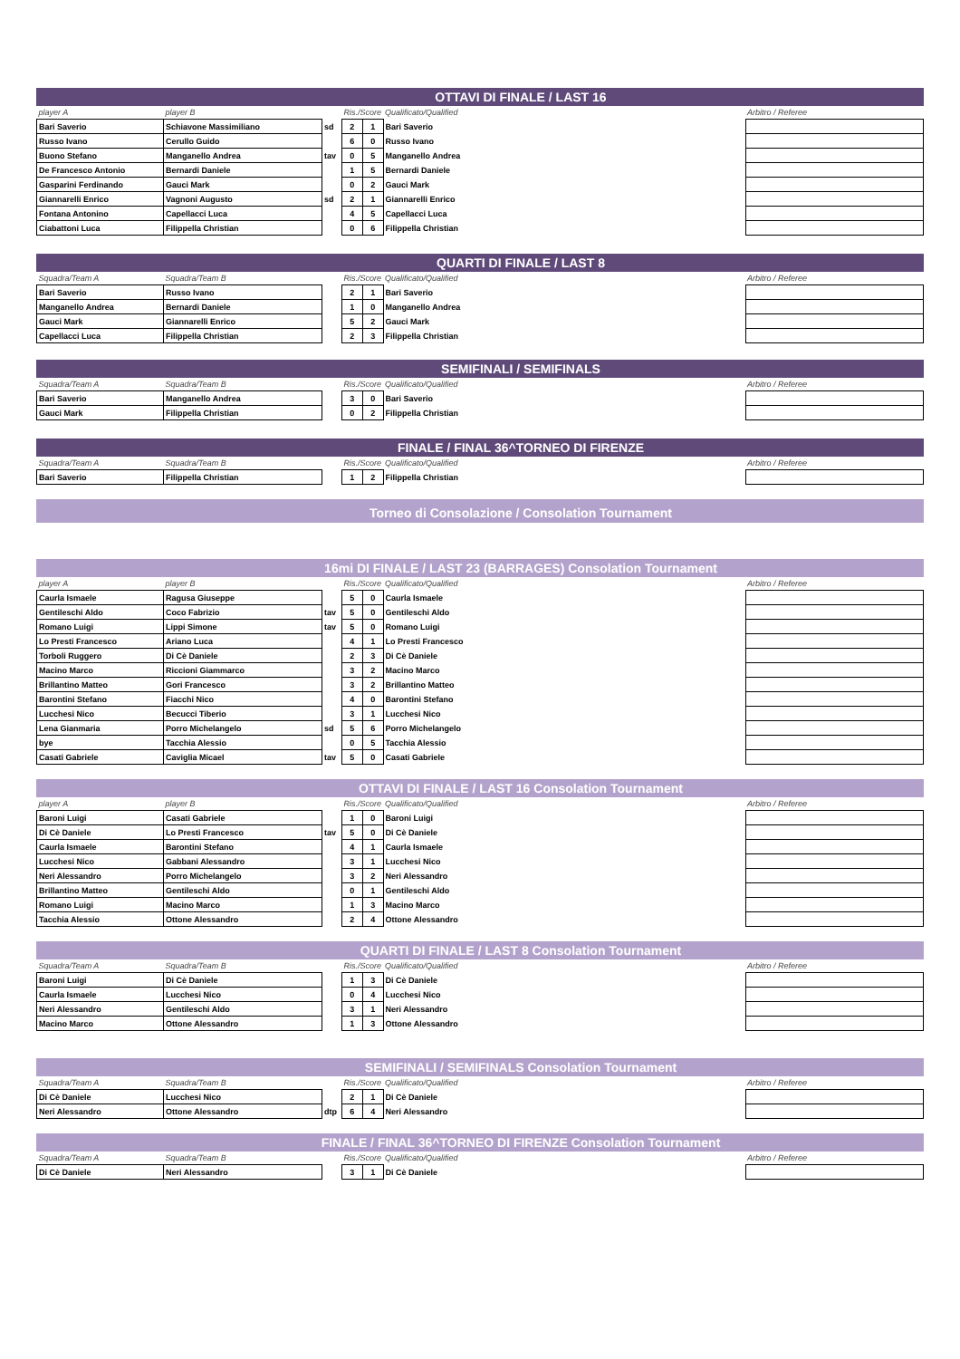OTTAVI DI FINALE / LAST 16
| player A | player B | | Ris./Score | | Qualificato/Qualified | Arbitro / Referee |
| Bari Saverio | Schiavone Massimiliano | sd | 2 | 1 | Bari Saverio | |
| Russo Ivano | Cerullo Guido | | 6 | 0 | Russo Ivano | |
| Buono Stefano | Manganello Andrea | tav | 0 | 5 | Manganello Andrea | |
| De Francesco Antonio | Bernardi Daniele | | 1 | 5 | Bernardi Daniele | |
| Gasparini Ferdinando | Gauci Mark | | 0 | 2 | Gauci Mark | |
| Giannarelli Enrico | Vagnoni Augusto | sd | 2 | 1 | Giannarelli Enrico | |
| Fontana Antonino | Capellacci Luca | | 4 | 5 | Capellacci Luca | |
| Ciabattoni Luca | Filippella Christian | | 0 | 6 | Filippella Christian | |
QUARTI DI FINALE / LAST 8
| Squadra/Team A | Squadra/Team B | | Ris./Score | | Qualificato/Qualified | Arbitro / Referee |
| Bari Saverio | Russo Ivano | | 2 | 1 | Bari Saverio | |
| Manganello Andrea | Bernardi Daniele | | 1 | 0 | Manganello Andrea | |
| Gauci Mark | Giannarelli Enrico | | 5 | 2 | Gauci Mark | |
| Capellacci Luca | Filippella Christian | | 2 | 3 | Filippella Christian | |
SEMIFINALI / SEMIFINALS
| Squadra/Team A | Squadra/Team B | | Ris./Score | | Qualificato/Qualified | Arbitro / Referee |
| Bari Saverio | Manganello Andrea | | 3 | 0 | Bari Saverio | |
| Gauci Mark | Filippella Christian | | 0 | 2 | Filippella Christian | |
FINALE / FINAL 36^TORNEO DI FIRENZE
| Squadra/Team A | Squadra/Team B | | Ris./Score | | Qualificato/Qualified | Arbitro / Referee |
| Bari Saverio | Filippella Christian | | 1 | 2 | Filippella Christian | |
Torneo di Consolazione / Consolation Tournament
16mi DI FINALE / LAST 23 (BARRAGES) Consolation Tournament
| player A | player B | | Ris./Score | | Qualificato/Qualified | Arbitro / Referee |
| Caurla Ismaele | Ragusa Giuseppe | | 5 | 0 | Caurla Ismaele | |
| Gentileschi Aldo | Coco Fabrizio | tav | 5 | 0 | Gentileschi Aldo | |
| Romano Luigi | Lippi Simone | tav | 5 | 0 | Romano Luigi | |
| Lo Presti Francesco | Ariano Luca | | 4 | 1 | Lo Presti Francesco | |
| Torboli Ruggero | Di Cè Daniele | | 2 | 3 | Di Cè Daniele | |
| Macino Marco | Riccioni Giammarco | | 3 | 2 | Macino Marco | |
| Brillantino Matteo | Gori Francesco | | 3 | 2 | Brillantino Matteo | |
| Barontini Stefano | Fiacchi Nico | | 4 | 0 | Barontini Stefano | |
| Lucchesi Nico | Becucci Tiberio | | 3 | 1 | Lucchesi Nico | |
| Lena Gianmaria | Porro Michelangelo | sd | 5 | 6 | Porro Michelangelo | |
| bye | Tacchia Alessio | | 0 | 5 | Tacchia Alessio | |
| Casati Gabriele | Caviglia Micael | tav | 5 | 0 | Casati Gabriele | |
OTTAVI DI FINALE / LAST 16 Consolation Tournament
| player A | player B | | Ris./Score | | Qualificato/Qualified | Arbitro / Referee |
| Baroni Luigi | Casati Gabriele | | 1 | 0 | Baroni Luigi | |
| Di Cè Daniele | Lo Presti Francesco | tav | 5 | 0 | Di Cè Daniele | |
| Caurla Ismaele | Barontini Stefano | | 4 | 1 | Caurla Ismaele | |
| Lucchesi Nico | Gabbani Alessandro | | 3 | 1 | Lucchesi Nico | |
| Neri Alessandro | Porro Michelangelo | | 3 | 2 | Neri Alessandro | |
| Brillantino Matteo | Gentileschi Aldo | | 0 | 1 | Gentileschi Aldo | |
| Romano Luigi | Macino Marco | | 1 | 3 | Macino Marco | |
| Tacchia Alessio | Ottone Alessandro | | 2 | 4 | Ottone Alessandro | |
QUARTI DI FINALE / LAST 8 Consolation Tournament
| Squadra/Team A | Squadra/Team B | | Ris./Score | | Qualificato/Qualified | Arbitro / Referee |
| Baroni Luigi | Di Cè Daniele | | 1 | 3 | Di Cè Daniele | |
| Caurla Ismaele | Lucchesi Nico | | 0 | 4 | Lucchesi Nico | |
| Neri Alessandro | Gentileschi Aldo | | 3 | 1 | Neri Alessandro | |
| Macino Marco | Ottone Alessandro | | 1 | 3 | Ottone Alessandro | |
SEMIFINALI / SEMIFINALS Consolation Tournament
| Squadra/Team A | Squadra/Team B | | Ris./Score | | Qualificato/Qualified | Arbitro / Referee |
| Di Cè Daniele | Lucchesi Nico | | 2 | 1 | Di Cè Daniele | |
| Neri Alessandro | Ottone Alessandro | dtp | 6 | 4 | Neri Alessandro | |
FINALE / FINAL 36^TORNEO DI FIRENZE Consolation Tournament
| Squadra/Team A | Squadra/Team B | | Ris./Score | | Qualificato/Qualified | Arbitro / Referee |
| Di Cè Daniele | Neri Alessandro | | 3 | 1 | Di Cè Daniele | |